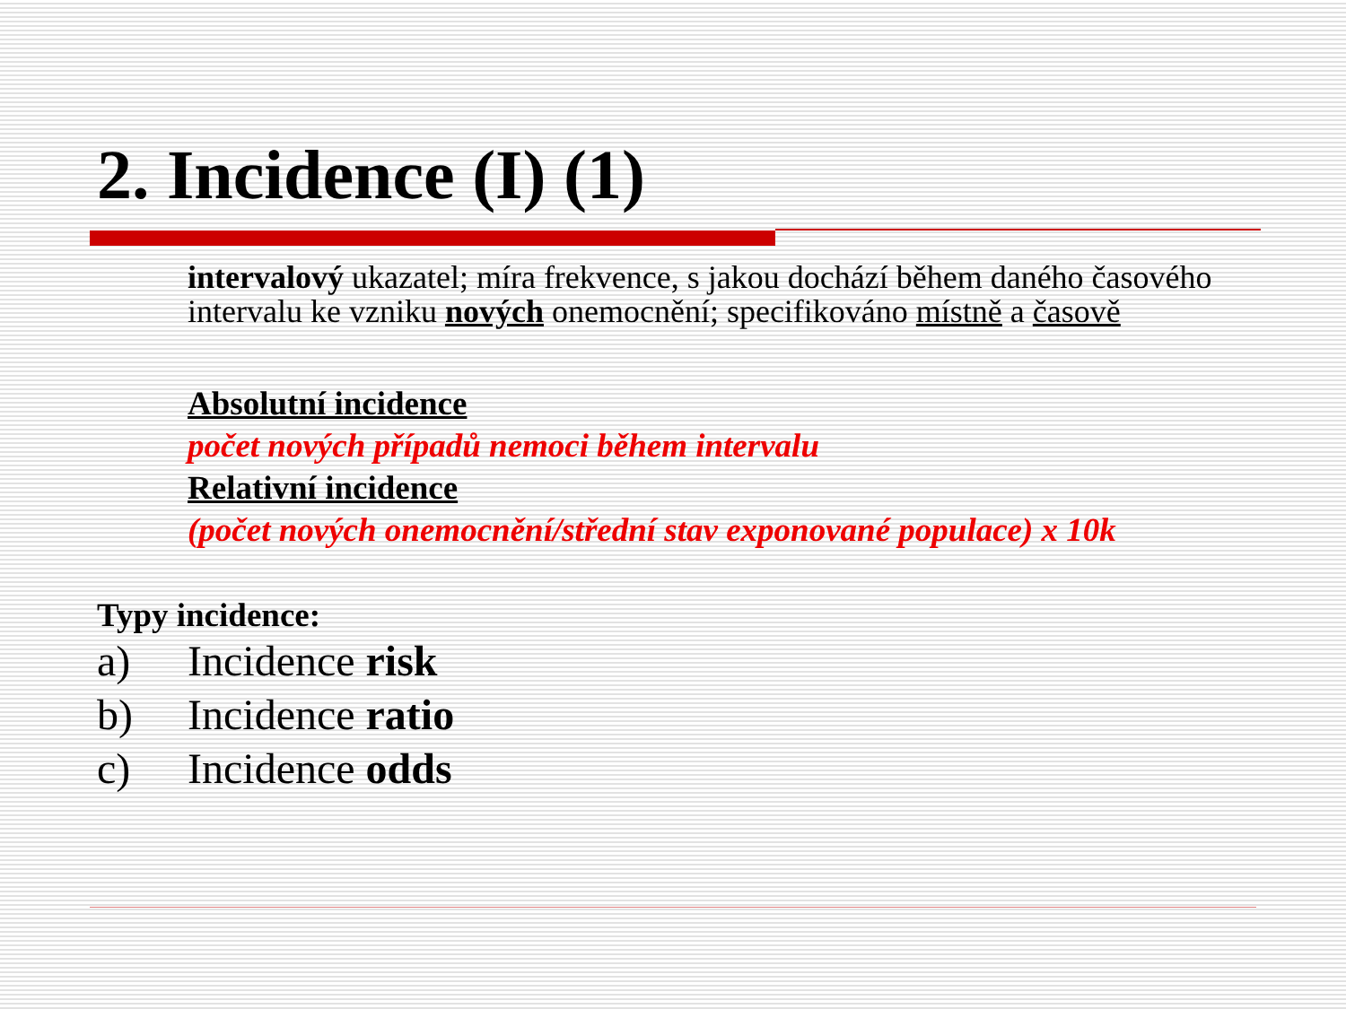2. Incidence (I) (1)
intervalový ukazatel; míra frekvence, s jakou dochází během daného časového intervalu ke vzniku nových onemocnění; specifikováno místně a časově
Absolutní incidence
počet nových případů nemoci během intervalu
Relativní incidence
(počet nových onemocnění/střední stav exponované populace) x 10k
Typy incidence:
a) Incidence risk
b) Incidence ratio
c) Incidence odds